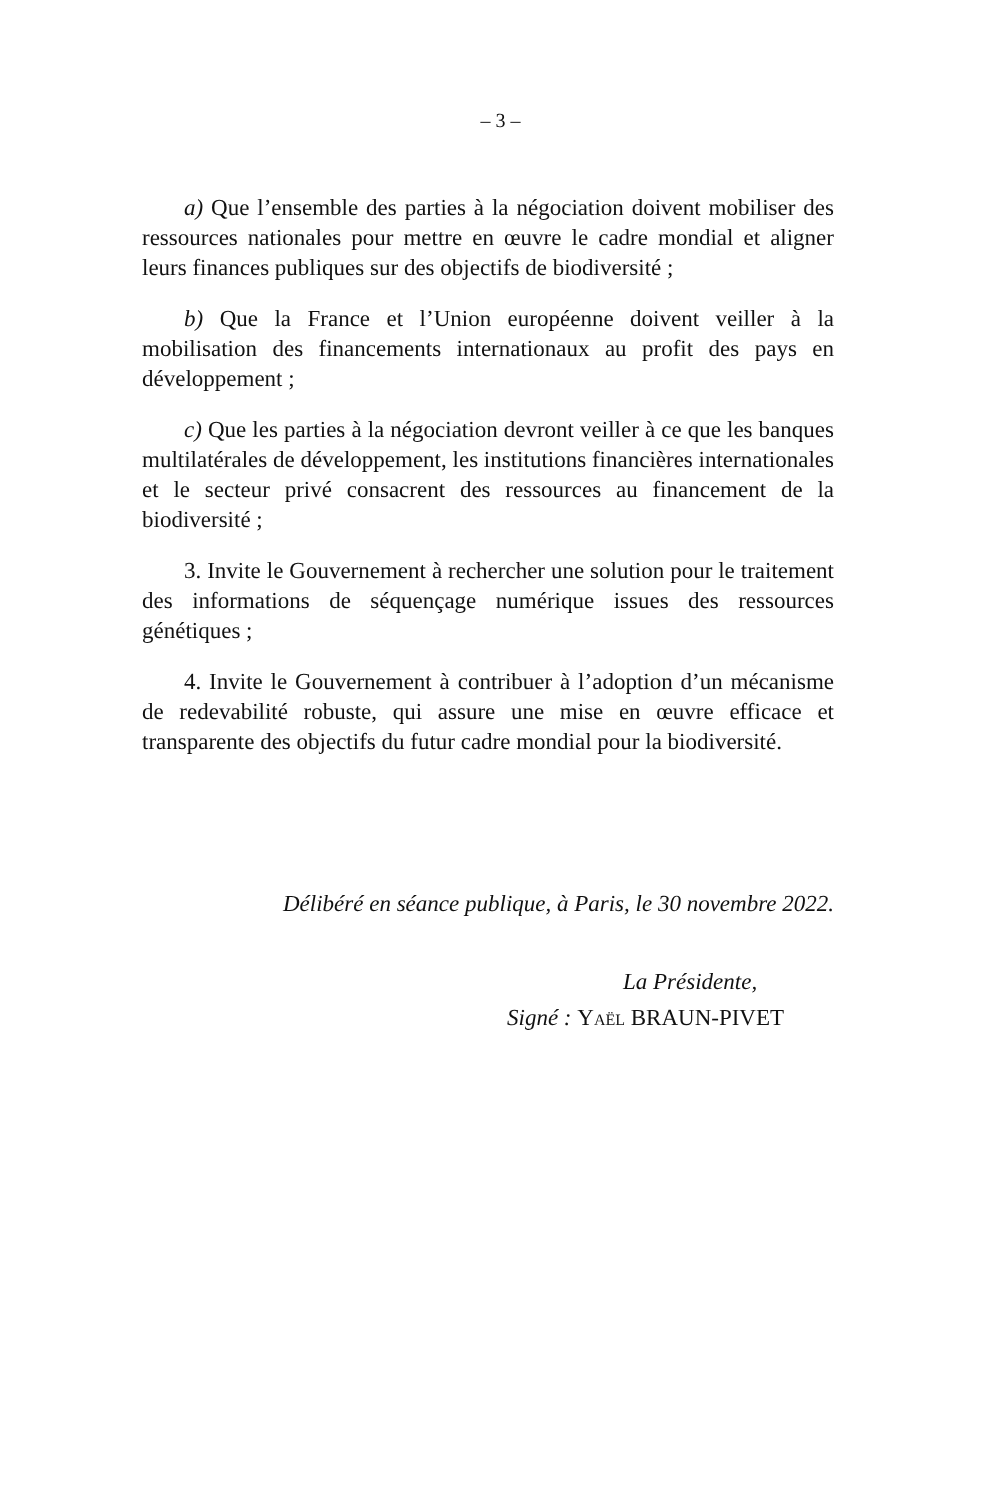– 3 –
a) Que l’ensemble des parties à la négociation doivent mobiliser des ressources nationales pour mettre en œuvre le cadre mondial et aligner leurs finances publiques sur des objectifs de biodiversité ;
b) Que la France et l’Union européenne doivent veiller à la mobilisation des financements internationaux au profit des pays en développement ;
c) Que les parties à la négociation devront veiller à ce que les banques multilatérales de développement, les institutions financières internationales et le secteur privé consacrent des ressources au financement de la biodiversité ;
3. Invite le Gouvernement à rechercher une solution pour le traitement des informations de séquençage numérique issues des ressources génétiques ;
4. Invite le Gouvernement à contribuer à l’adoption d’un mécanisme de redevabilité robuste, qui assure une mise en œuvre efficace et transparente des objectifs du futur cadre mondial pour la biodiversité.
Délibéré en séance publique, à Paris, le 30 novembre 2022.
La Présidente,
Signé : Yaël BRAUN-PIVET